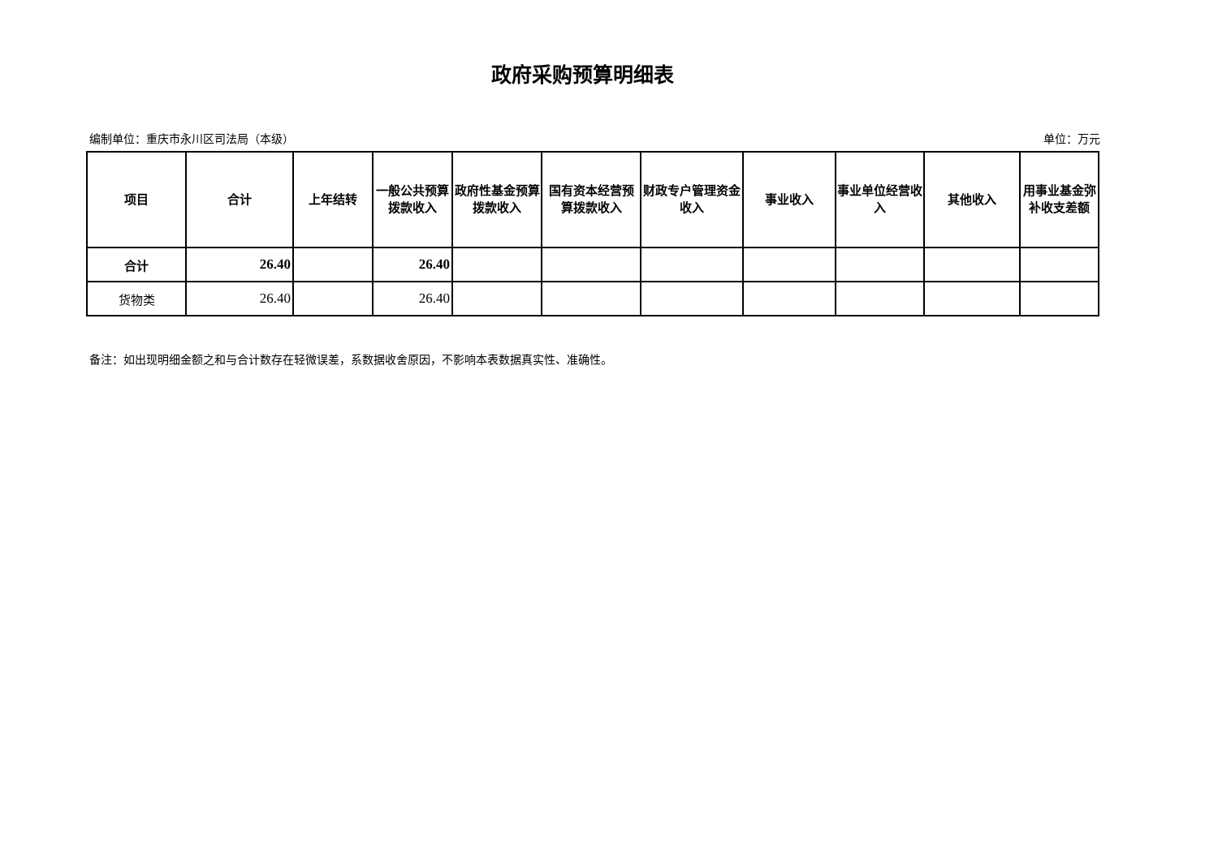政府采购预算明细表
编制单位：重庆市永川区司法局（本级） 单位：万元
| 项目 | 合计 | 上年结转 | 一般公共预算拨款收入 | 政府性基金预算拨款收入 | 国有资本经营预算拨款收入 | 财政专户管理资金收入 | 事业收入 | 事业单位经营收入 | 其他收入 | 用事业基金弥补收支差额 |
| --- | --- | --- | --- | --- | --- | --- | --- | --- | --- | --- |
| 合计 | 26.40 | | 26.40 | | | | | | | |
| 货物类 | 26.40 | | 26.40 | | | | | | | |
备注：如出现明细金额之和与合计数存在轻微误差，系数据收舍原因，不影响本表数据真实性、准确性。